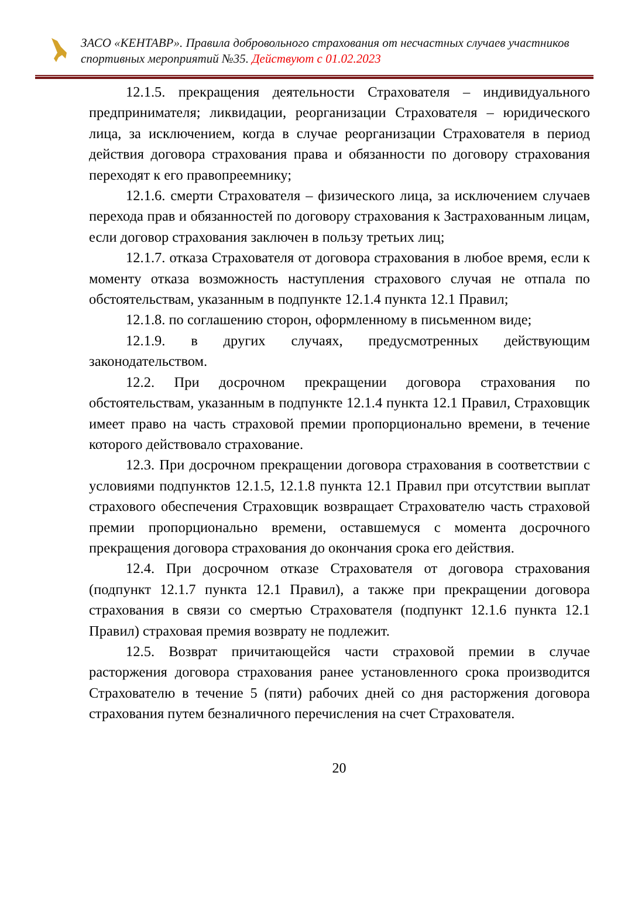ЗАСО «КЕНТАВР». Правила добровольного страхования от несчастных случаев участников спортивных мероприятий №35. Действуют с 01.02.2023
12.1.5. прекращения деятельности Страхователя – индивидуального предпринимателя; ликвидации, реорганизации Страхователя – юридического лица, за исключением, когда в случае реорганизации Страхователя в период действия договора страхования права и обязанности по договору страхования переходят к его правопреемнику;
12.1.6. смерти Страхователя – физического лица, за исключением случаев перехода прав и обязанностей по договору страхования к Застрахованным лицам, если договор страхования заключен в пользу третьих лиц;
12.1.7. отказа Страхователя от договора страхования в любое время, если к моменту отказа возможность наступления страхового случая не отпала по обстоятельствам, указанным в подпункте 12.1.4 пункта 12.1 Правил;
12.1.8. по соглашению сторон, оформленному в письменном виде;
12.1.9. в других случаях, предусмотренных действующим законодательством.
12.2. При досрочном прекращении договора страхования по обстоятельствам, указанным в подпункте 12.1.4 пункта 12.1 Правил, Страховщик имеет право на часть страховой премии пропорционально времени, в течение которого действовало страхование.
12.3. При досрочном прекращении договора страхования в соответствии с условиями подпунктов 12.1.5, 12.1.8 пункта 12.1 Правил при отсутствии выплат страхового обеспечения Страховщик возвращает Страхователю часть страховой премии пропорционально времени, оставшемуся с момента досрочного прекращения договора страхования до окончания срока его действия.
12.4. При досрочном отказе Страхователя от договора страхования (подпункт 12.1.7 пункта 12.1 Правил), а также при прекращении договора страхования в связи со смертью Страхователя (подпункт 12.1.6 пункта 12.1 Правил) страховая премия возврату не подлежит.
12.5. Возврат причитающейся части страховой премии в случае расторжения договора страхования ранее установленного срока производится Страхователю в течение 5 (пяти) рабочих дней со дня расторжения договора страхования путем безналичного перечисления на счет Страхователя.
20